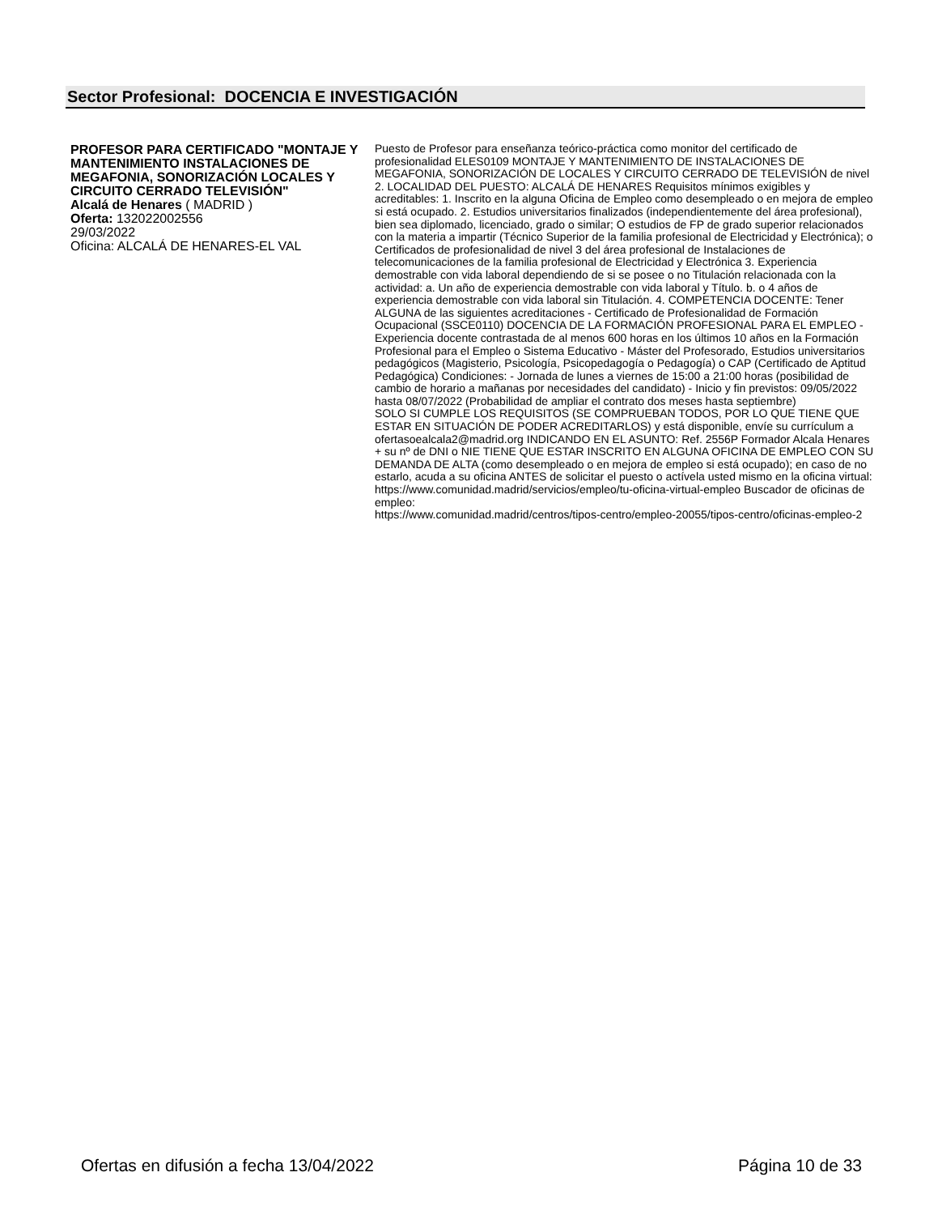Sector Profesional: DOCENCIA E INVESTIGACIÓN
PROFESOR PARA CERTIFICADO "MONTAJE Y MANTENIMIENTO INSTALACIONES DE MEGAFONIA, SONORIZACIÓN LOCALES Y CIRCUITO CERRADO TELEVISIÓN"
Alcalá de Henares ( MADRID )
Oferta: 132022002556
29/03/2022
Oficina: ALCALÁ DE HENARES-EL VAL
Puesto de Profesor para enseñanza teórico-práctica como monitor del certificado de profesionalidad ELES0109 MONTAJE Y MANTENIMIENTO DE INSTALACIONES DE MEGAFONIA, SONORIZACIÓN DE LOCALES Y CIRCUITO CERRADO DE TELEVISIÓN de nivel 2. LOCALIDAD DEL PUESTO: ALCALÁ DE HENARES Requisitos mínimos exigibles y acreditables: 1. Inscrito en la alguna Oficina de Empleo como desempleado o en mejora de empleo si está ocupado. 2. Estudios universitarios finalizados (independientemente del área profesional), bien sea diplomado, licenciado, grado o similar; O estudios de FP de grado superior relacionados con la materia a impartir (Técnico Superior de la familia profesional de Electricidad y Electrónica); o Certificados de profesionalidad de nivel 3 del área profesional de Instalaciones de telecomunicaciones de la familia profesional de Electricidad y Electrónica 3. Experiencia demostrable con vida laboral dependiendo de si se posee o no Titulación relacionada con la actividad: a. Un año de experiencia demostrable con vida laboral y Título. b. o 4 años de experiencia demostrable con vida laboral sin Titulación. 4. COMPETENCIA DOCENTE: Tener ALGUNA de las siguientes acreditaciones - Certificado de Profesionalidad de Formación Ocupacional (SSCE0110) DOCENCIA DE LA FORMACIÓN PROFESIONAL PARA EL EMPLEO - Experiencia docente contrastada de al menos 600 horas en los últimos 10 años en la Formación Profesional para el Empleo o Sistema Educativo - Máster del Profesorado, Estudios universitarios pedagógicos (Magisterio, Psicología, Psicopedagogía o Pedagogía) o CAP (Certificado de Aptitud Pedagógica) Condiciones: - Jornada de lunes a viernes de 15:00 a 21:00 horas (posibilidad de cambio de horario a mañanas por necesidades del candidato) - Inicio y fin previstos: 09/05/2022 hasta 08/07/2022 (Probabilidad de ampliar el contrato dos meses hasta septiembre)
SOLO SI CUMPLE LOS REQUISITOS (SE COMPRUEBAN TODOS, POR LO QUE TIENE QUE ESTAR EN SITUACIÓN DE PODER ACREDITARLOS) y está disponible, envíe su currículum a ofertasoealcala2@madrid.org INDICANDO EN EL ASUNTO: Ref. 2556P Formador Alcala Henares + su nº de DNI o NIE TIENE QUE ESTAR INSCRITO EN ALGUNA OFICINA DE EMPLEO CON SU DEMANDA DE ALTA (como desempleado o en mejora de empleo si está ocupado); en caso de no estarlo, acuda a su oficina ANTES de solicitar el puesto o actívela usted mismo en la oficina virtual:
https://www.comunidad.madrid/servicios/empleo/tu-oficina-virtual-empleo Buscador de oficinas de empleo:
https://www.comunidad.madrid/centros/tipos-centro/empleo-20055/tipos-centro/oficinas-empleo-2
Ofertas en difusión a fecha 13/04/2022 Página 10 de 33